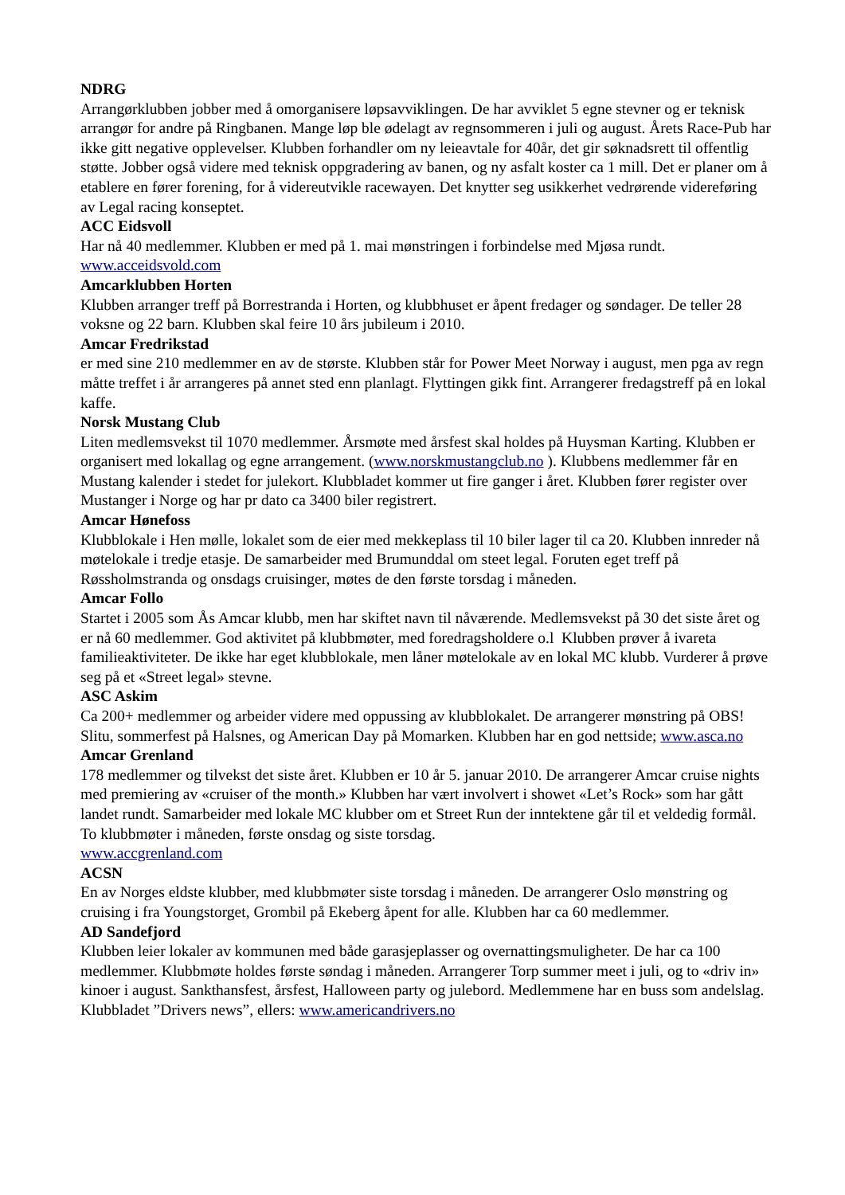NDRG
Arrangørklubben jobber med å omorganisere løpsavviklingen. De har avviklet 5 egne stevner og er teknisk arrangør for andre på Ringbanen. Mange løp ble ødelagt av regnsommeren i juli og august. Årets Race-Pub har ikke gitt negative opplevelser. Klubben forhandler om ny leieavtale for 40år, det gir søknadsrett til offentlig støtte. Jobber også videre med teknisk oppgradering av banen, og ny asfalt koster ca 1 mill. Det er planer om å etablere en fører forening, for å videreutvikle racewayen. Det knytter seg usikkerhet vedrørende videreføring av Legal racing konseptet.
ACC Eidsvoll
Har nå 40 medlemmer. Klubben er med på 1. mai mønstringen i forbindelse med Mjøsa rundt.
www.acceidsvold.com
Amcarklubben Horten
Klubben arranger treff på Borrestranda i Horten, og klubbhuset er åpent fredager og søndager. De teller 28 voksne og 22 barn. Klubben skal feire 10 års jubileum i 2010.
Amcar Fredrikstad
er med sine 210 medlemmer en av de største. Klubben står for Power Meet Norway i august, men pga av regn måtte treffet i år arrangeres på annet sted enn planlagt. Flyttingen gikk fint. Arrangerer fredagstreff på en lokal kaffe.
Norsk Mustang Club
Liten medlemsvekst til 1070 medlemmer. Årsmøte med årsfest skal holdes på Huysman Karting. Klubben er organisert med lokallag og egne arrangement. (www.norskmustangclub.no ). Klubbens medlemmer får en Mustang kalender i stedet for julekort. Klubbladet kommer ut fire ganger i året. Klubben fører register over Mustanger i Norge og har pr dato ca 3400 biler registrert.
Amcar Hønefoss
Klubblokale i Hen mølle, lokalet som de eier med mekkeplass til 10 biler lager til ca 20. Klubben innreder nå møtelokale i tredje etasje. De samarbeider med Brumunddal om steet legal. Foruten eget treff på Røssholmstranda og onsdags cruisinger, møtes de den første torsdag i måneden.
Amcar Follo
Startet i 2005 som Ås Amcar klubb, men har skiftet navn til nåværende. Medlemsvekst på 30 det siste året og er nå 60 medlemmer. God aktivitet på klubbmøter, med foredragsholdere o.l Klubben prøver å ivareta familieaktiviteter. De ikke har eget klubblokale, men låner møtelokale av en lokal MC klubb. Vurderer å prøve seg på et «Street legal» stevne.
ASC Askim
Ca 200+ medlemmer og arbeider videre med oppussing av klubblokalet. De arrangerer mønstring på OBS! Slitu, sommerfest på Halsnes, og American Day på Momarken. Klubben har en god nettside; www.asca.no
Amcar Grenland
178 medlemmer og tilvekst det siste året. Klubben er 10 år 5. januar 2010. De arrangerer Amcar cruise nights med premiering av «cruiser of the month.» Klubben har vært involvert i showet «Let’s Rock» som har gått landet rundt. Samarbeider med lokale MC klubber om et Street Run der inntektene går til et veldedig formål. To klubbmøter i måneden, første onsdag og siste torsdag.
www.accgrenland.com
ACSN
En av Norges eldste klubber, med klubbmøter siste torsdag i måneden. De arrangerer Oslo mønstring og cruising i fra Youngstorget, Grombil på Ekeberg åpent for alle. Klubben har ca 60 medlemmer.
AD Sandefjord
Klubben leier lokaler av kommunen med både garasjeplasser og overnattingsmuligheter. De har ca 100 medlemmer. Klubbmøte holdes første søndag i måneden. Arrangerer Torp summer meet i juli, og to «driv in» kinoer i august. Sankthansfest, årsfest, Halloween party og julebord. Medlemmene har en buss som andelslag. Klubbladet ”Drivers news”, ellers: www.americandrivers.no